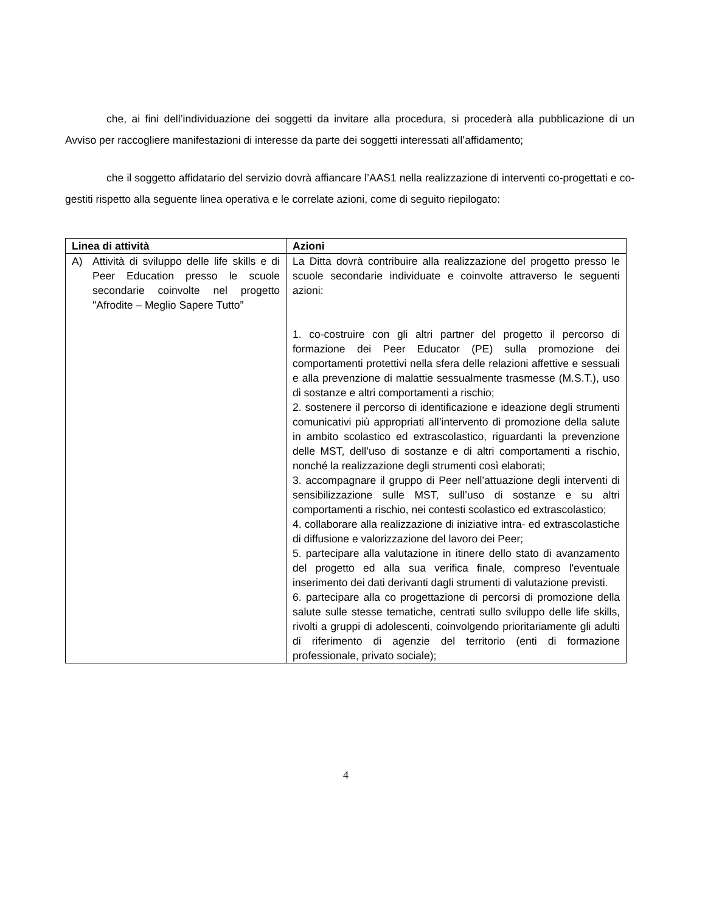che, ai fini dell’individuazione dei soggetti da invitare alla procedura, si procederà alla pubblicazione di un Avviso per raccogliere manifestazioni di interesse da parte dei soggetti interessati all’affidamento;
che il soggetto affidatario del servizio dovrà affiancare l’AAS1 nella realizzazione di interventi co-progettati e co-gestiti rispetto alla seguente linea operativa e le correlate azioni, come di seguito riepilogato:
| Linea di attività | Azioni |
| --- | --- |
| A) Attività di sviluppo delle life skills e di Peer Education presso le scuole secondarie coinvolte nel progetto "Afrodite – Meglio Sapere Tutto” | La Ditta dovrà contribuire alla realizzazione del progetto presso le scuole secondarie individuate e coinvolte attraverso le seguenti azioni: 1. co-costruire con gli altri partner del progetto il percorso di formazione dei Peer Educator (PE) sulla promozione dei comportamenti protettivi nella sfera delle relazioni affettive e sessuali e alla prevenzione di malattie sessualmente trasmesse (M.S.T.), uso di sostanze e altri comportamenti a rischio; 2. sostenere il percorso di identificazione e ideazione degli strumenti comunicativi più appropriati all’intervento di promozione della salute in ambito scolastico ed extrascolastico, riguardanti la prevenzione delle MST, dell’uso di sostanze e di altri comportamenti a rischio, nonché la realizzazione degli strumenti così elaborati; 3. accompagnare il gruppo di Peer nell’attuazione degli interventi di sensibilizzazione sulle MST, sull’uso di sostanze e su altri comportamenti a rischio, nei contesti scolastico ed extrascolastico; 4. collaborare alla realizzazione di iniziative intra- ed extrascolastiche di diffusione e valorizzazione del lavoro dei Peer; 5. partecipare alla valutazione in itinere dello stato di avanzamento del progetto ed alla sua verifica finale, compreso l'eventuale inserimento dei dati derivanti dagli strumenti di valutazione previsti. 6. partecipare alla co progettazione di percorsi di promozione della salute sulle stesse tematiche, centrati sullo sviluppo delle life skills, rivolti a gruppi di adolescenti, coinvolgendo prioritariamente gli adulti di riferimento di agenzie del territorio (enti di formazione professionale, privato sociale); |
4